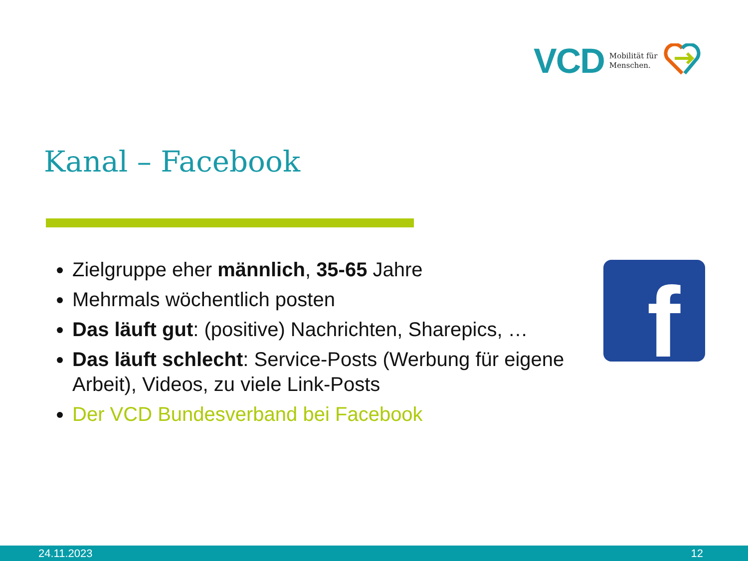VCD Mobilität für
Menschen.
Kanal – Facebook
Zielgruppe eher männlich, 35-65 Jahre
Mehrmals wöchentlich posten
Das läuft gut: (positive) Nachrichten, Sharepics, …
Das läuft schlecht: Service-Posts (Werbung für eigene Arbeit), Videos, zu viele Link-Posts
Der VCD Bundesverband bei Facebook
f
24.11.2023 12